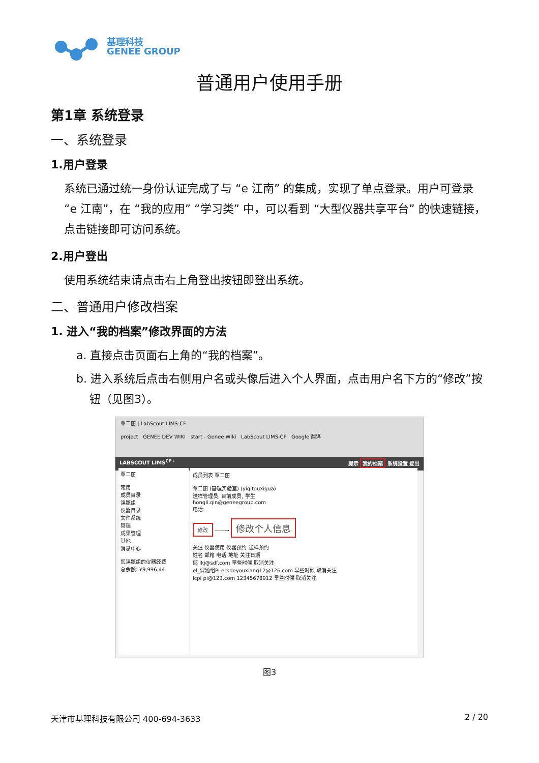基理科技
GENEE GROUP
普通用户使用手册
第1章 系统登录
一、系统登录
1.用户登录
系统已通过统一身份认证完成了与 “e 江南” 的集成，实现了单点登录。用户可登录 “e 江南”，在 “我的应用” “学习类” 中，可以看到 “大型仪器共享平台” 的快速链接，点击链接即可访问系统。
2.用户登出
使用系统结束请点击右上角登出按钮即登出系统。
二、普通用户修改档案
1. 进入“我的档案”修改界面的方法
a. 直接点击页面右上角的“我的档案”。
b. 进入系统后点击右侧用户名或头像后进入个人界面，点击用户名下方的“修改”按钮（见图3）。
覃二丽 | LabScout LIMS-CF
project GENEE DEV WIKI start - Genee Wiki LabScout LIMS-CF Google 翻译
LABSCOUT LIMS<sup>CF+</sup> 提示 我的档案 系统设置 登出
覃二丽
常用
成员目录
课题组
仪器目录
文件系统
管理
成果管理
其他
消息中心
您课题组的仪器经费
总余额: ¥9,996.44
成员列表 覃二丽
覃二丽 (基理实验室) (yiqitouxigua)
送样管理员, 目前成员, 学生
hongli.qin@geneegroup.com
电话:
修改 ——→ 修改个人信息
关注 仪器使用 仪器预约 送样预约
姓名 邮箱 电话 地址 关注日期
郎 lkj@sdf.com 早些时候 取消关注
el_课题组PI erkdeyouxiang12@126.com 早些时候 取消关注
lcpi pi@123.com 12345678912 早些时候 取消关注
图3
天津市基理科技有限公司 400-694-3633 2 / 20